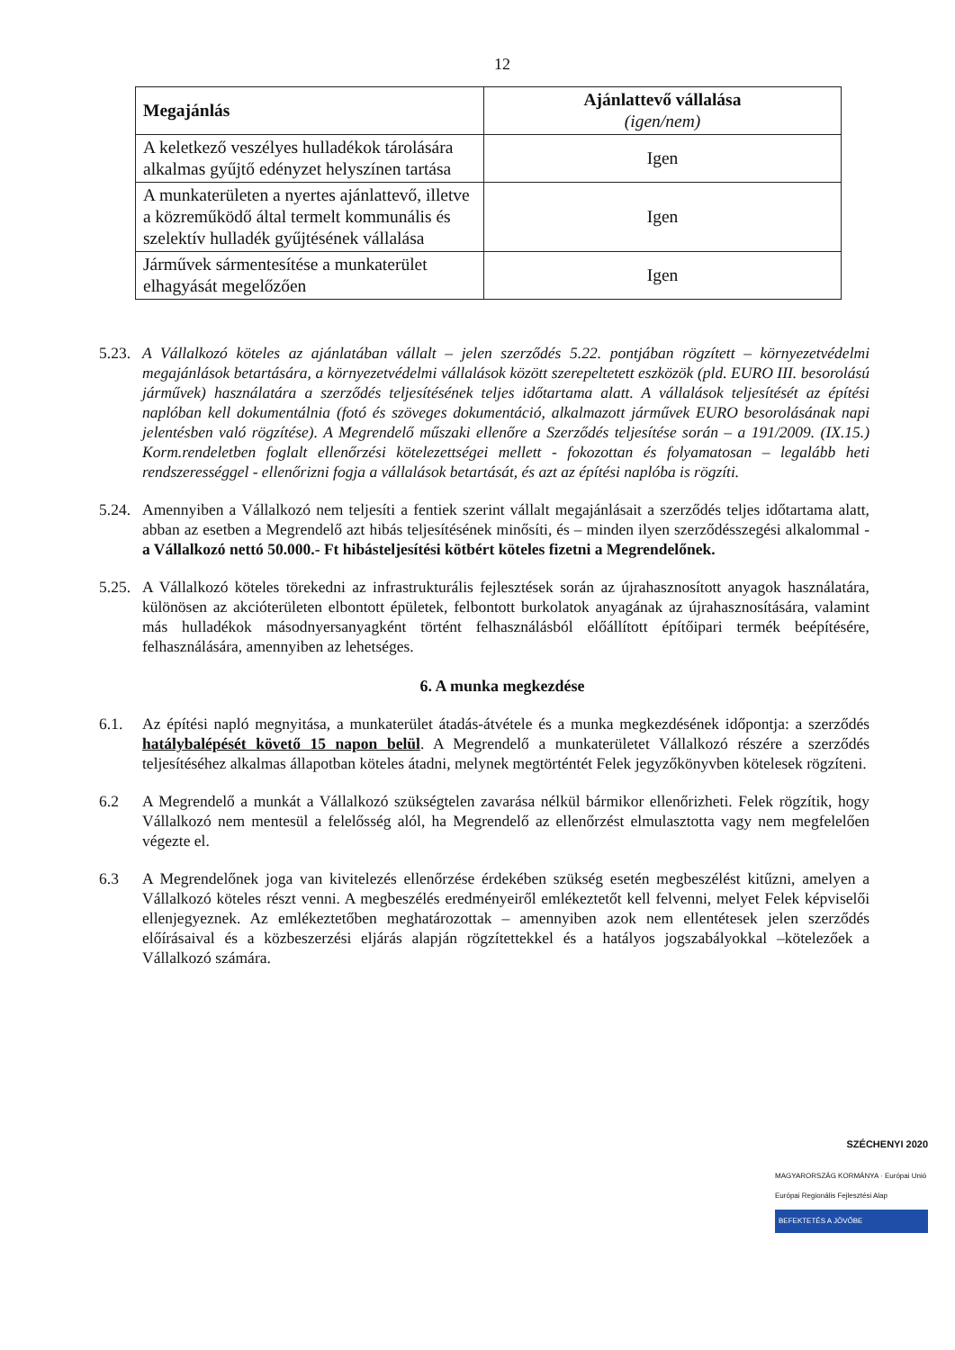12
| Megajánlás | Ajánlattevő vállalása (igen/nem) |
| --- | --- |
| A keletkező veszélyes hulladékok tárolására alkalmas gyűjtő edényzet helyszínen tartása | Igen |
| A munkaterületen a nyertes ajánlattevő, illetve a közreműködő által termelt kommunális és szelektív hulladék gyűjtésének vállalása | Igen |
| Járművek sármentesítése a munkaterület elhagyását megelőzően | Igen |
5.23.
A Vállalkozó köteles az ajánlatában vállalt – jelen szerződés 5.22. pontjában rögzített – környezetvédelmi megajánlások betartására, a környezetvédelmi vállalások között szerepeltetett eszközök (pld. EURO III. besorolású járművek) használatára a szerződés teljesítésének teljes időtartama alatt. A vállalások teljesítését az építési naplóban kell dokumentálnia (fotó és szöveges dokumentáció, alkalmazott járművek EURO besorolásának napi jelentésben való rögzítése). A Megrendelő műszaki ellenőre a Szerződés teljesítése során – a 191/2009. (IX.15.) Korm.rendeletben foglalt ellenőrzési kötelezettségei mellett - fokozottan és folyamatosan – legalább heti rendszerességgel - ellenőrizni fogja a vállalások betartását, és azt az építési naplóba is rögzíti.
5.24.
Amennyiben a Vállalkozó nem teljesíti a fentiek szerint vállalt megajánlásait a szerződés teljes időtartama alatt, abban az esetben a Megrendelő azt hibás teljesítésének minősíti, és – minden ilyen szerződésszegési alkalommal - a Vállalkozó nettó 50.000.- Ft hibásteljesítési kötbért köteles fizetni a Megrendelőnek.
5.25.
A Vállalkozó köteles törekedni az infrastrukturális fejlesztések során az újrahasznosított anyagok használatára, különösen az akcióterületen elbontott épületek, felbontott burkolatok anyagának az újrahasznosítására, valamint más hulladékok másodnyersanyagként történt felhasználásból előállított építőipari termék beépítésére, felhasználására, amennyiben az lehetséges.
6. A munka megkezdése
6.1. Az építési napló megnyitása, a munkaterület átadás-átvétele és a munka megkezdésének időpontja: a szerződés hatálybalépését követő 15 napon belül. A Megrendelő a munkaterületet Vállalkozó részére a szerződés teljesítéséhez alkalmas állapotban köteles átadni, melynek megtörténtét Felek jegyzőkönyvben kötelesek rögzíteni.
6.2 A Megrendelő a munkát a Vállalkozó szükségtelen zavarása nélkül bármikor ellenőrizheti. Felek rögzítik, hogy Vállalkozó nem mentesül a felelősség alól, ha Megrendelő az ellenőrzést elmulasztotta vagy nem megfelelően végezte el.
6.3 A Megrendelőnek joga van kivitelezés ellenőrzése érdekében szükség esetén megbeszélést kitűzni, amelyen a Vállalkozó köteles részt venni. A megbeszélés eredményeiről emlékeztetőt kell felvenni, melyet Felek képviselői ellenjegyeznek. Az emlékeztetőben meghatározottak – amennyiben azok nem ellentétesek jelen szerződés előírásaival és a közbeszerzési eljárás alapján rögzítettekkel és a hatályos jogszabályokkal –kötelezőek a Vállalkozó számára.
SZÉCHENYI 2020
MAGYARORSZÁG KORMÁNYA · Európai Unió Európai Regionális Fejlesztési Alap
BEFEKTETÉS A JÖVŐBE